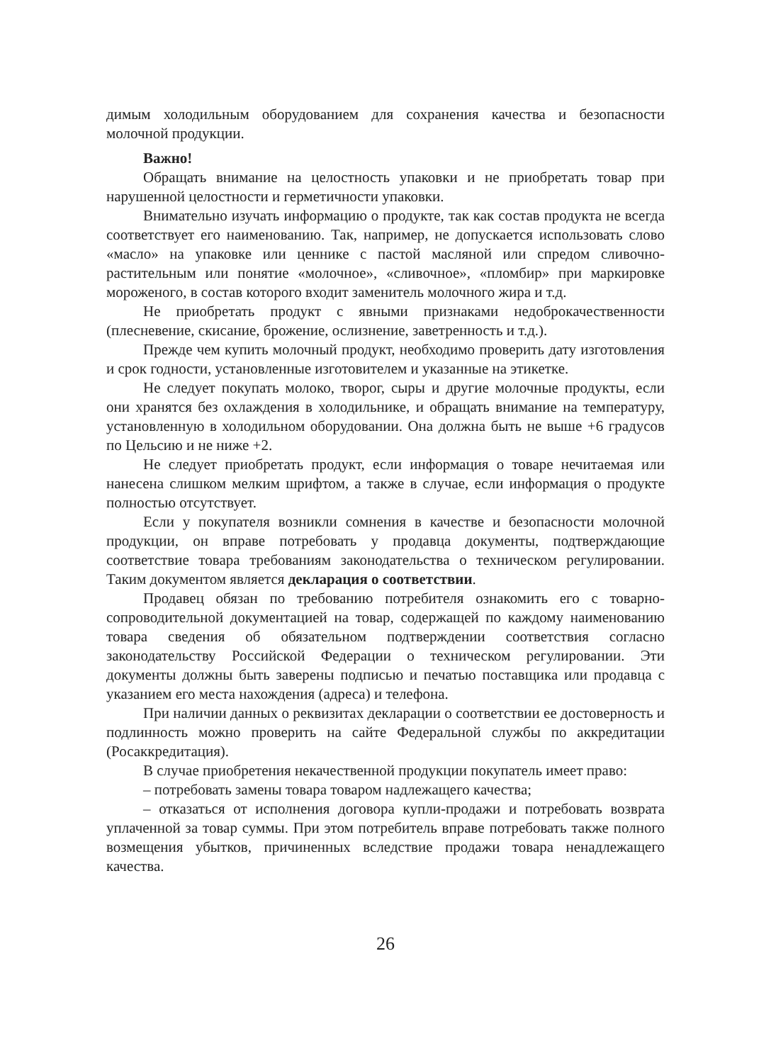димым холодильным оборудованием для сохранения качества и безопасности молочной продукции.
Важно!
Обращать внимание на целостность упаковки и не приобретать товар при нарушенной целостности и герметичности упаковки.
Внимательно изучать информацию о продукте, так как состав продукта не всегда соответствует его наименованию. Так, например, не допускается использовать слово «масло» на упаковке или ценнике с пастой масляной или спредом сливочно-растительным или понятие «молочное», «сливочное», «пломбир» при маркировке мороженого, в состав которого входит заменитель молочного жира и т.д.
Не приобретать продукт с явными признаками недоброкачественности (плесневение, скисание, брожение, ослизнение, заветренность и т.д.).
Прежде чем купить молочный продукт, необходимо проверить дату изготовления и срок годности, установленные изготовителем и указанные на этикетке.
Не следует покупать молоко, творог, сыры и другие молочные продукты, если они хранятся без охлаждения в холодильнике, и обращать внимание на температуру, установленную в холодильном оборудовании. Она должна быть не выше +6 градусов по Цельсию и не ниже +2.
Не следует приобретать продукт, если информация о товаре нечитаемая или нанесена слишком мелким шрифтом, а также в случае, если информация о продукте полностью отсутствует.
Если у покупателя возникли сомнения в качестве и безопасности молочной продукции, он вправе потребовать у продавца документы, подтверждающие соответствие товара требованиям законодательства о техническом регулировании. Таким документом является декларация о соответствии.
Продавец обязан по требованию потребителя ознакомить его с товарно-сопроводительной документацией на товар, содержащей по каждому наименованию товара сведения об обязательном подтверждении соответствия согласно законодательству Российской Федерации о техническом регулировании. Эти документы должны быть заверены подписью и печатью поставщика или продавца с указанием его места нахождения (адреса) и телефона.
При наличии данных о реквизитах декларации о соответствии ее достоверность и подлинность можно проверить на сайте Федеральной службы по аккредитации (Росаккредитация).
В случае приобретения некачественной продукции покупатель имеет право:
– потребовать замены товара товаром надлежащего качества;
– отказаться от исполнения договора купли-продажи и потребовать возврата уплаченной за товар суммы. При этом потребитель вправе потребовать также полного возмещения убытков, причиненных вследствие продажи товара ненадлежащего качества.
26